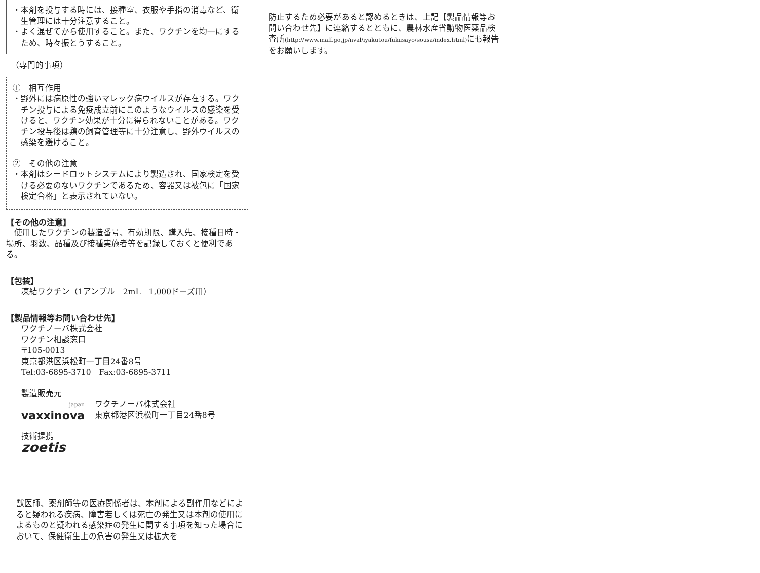・本剤を投与する時には、接種室、衣服や手指の消毒など、衛生管理には十分注意すること。
・よく混ぜてから使用すること。また、ワクチンを均一にするため、時々振とうすること。
（専門的事項）
①　相互作用
・野外には病原性の強いマレック病ウイルスが存在する。ワクチン投与による免疫成立前にこのようなウイルスの感染を受けると、ワクチン効果が十分に得られないことがある。ワクチン投与後は鶏の飼育管理等に十分注意し、野外ウイルスの感染を避けること。
②　その他の注意
・本剤はシードロットシステムにより製造され、国家検定を受ける必要のないワクチンであるため、容器又は被包に「国家検定合格」と表示されていない。
【その他の注意】
　使用したワクチンの製造番号、有効期限、購入先、接種日時・場所、羽数、品種及び接種実施者等を記録しておくと便利である。
【包装】
凍結ワクチン（1アンプル　2mL　1,000ドーズ用）
【製品情報等お問い合わせ先】
ワクチノーバ株式会社
ワクチン相談窓口
〒105-0013
東京都港区浜松町一丁目24番8号
Tel:03-6895-3710　Fax:03-6895-3711
製造販売元
japan
vaxxinova
ワクチノーバ株式会社
東京都港区浜松町一丁目24番8号
技術提携
zoetis
獣医師、薬剤師等の医療関係者は、本剤による副作用などによると疑われる疾病、障害若しくは死亡の発生又は本剤の使用によるものと疑われる感染症の発生に関する事項を知った場合において、保健衛生上の危害の発生又は拡大を
防止するため必要があると認めるときは、上記【製品情報等お問い合わせ先】に連絡するとともに、農林水産省動物医薬品検査所(http://www.maff.go.jp/nval/iyakutou/fukusayo/sousa/index.html) にも報告をお願いします。